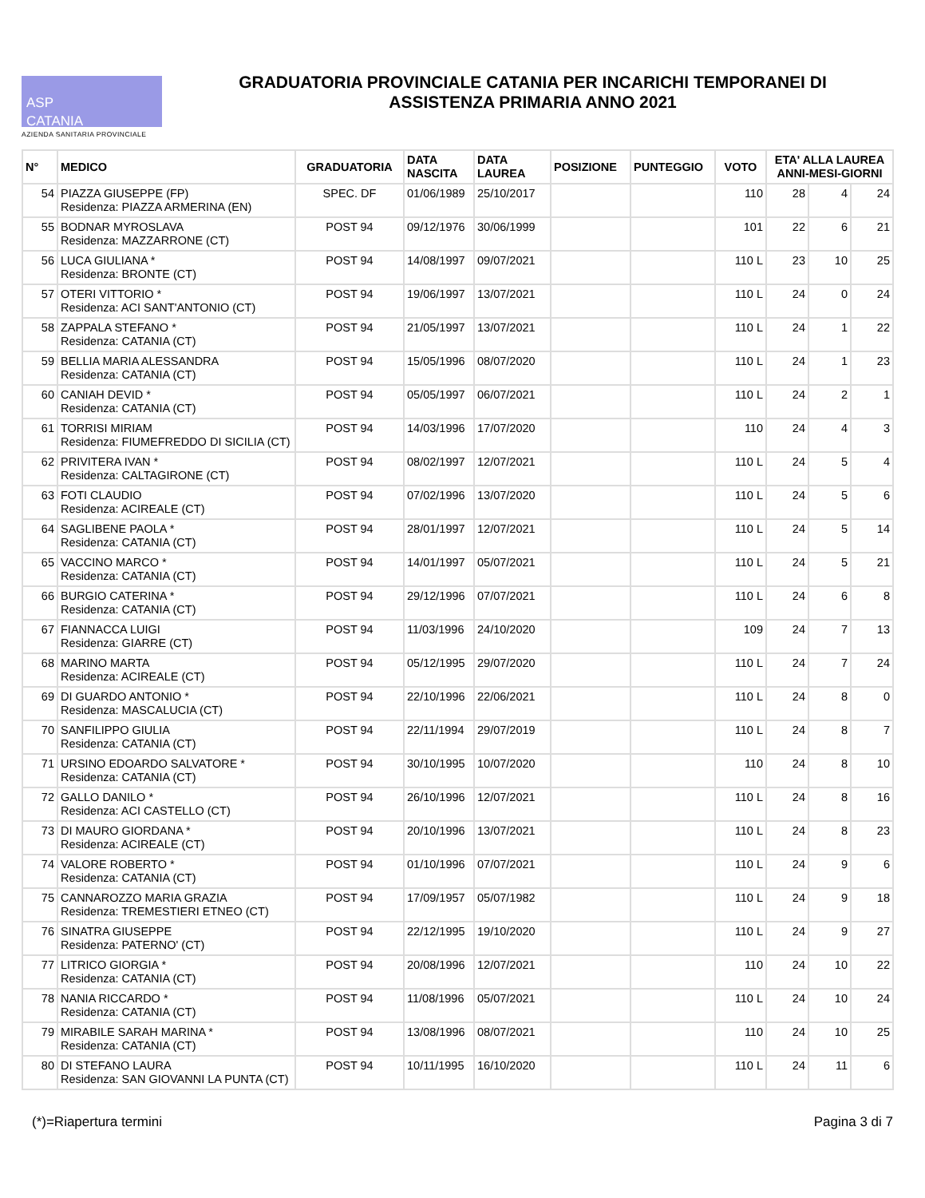ASP
CATANIA
AZIENDA SANITARIA PROVINCIALE
GRADUATORIA PROVINCIALE CATANIA PER INCARICHI TEMPORANEI DI
ASSISTENZA PRIMARIA ANNO 2021
| N° | MEDICO | GRADUATORIA | DATA NASCITA | DATA LAUREA | POSIZIONE | PUNTEGGIO | VOTO | ETA' ALLA LAUREA ANNI-MESI-GIORNI | | |
| --- | --- | --- | --- | --- | --- | --- | --- | --- | --- | --- |
| 54 | PIAZZA GIUSEPPE (FP) Residenza: PIAZZA ARMERINA (EN) | SPEC. DF | 01/06/1989 | 25/10/2017 | | | 110 | 28 | 4 | 24 |
| 55 | BODNAR MYROSLAVA Residenza: MAZZARRONE (CT) | POST 94 | 09/12/1976 | 30/06/1999 | | | 101 | 22 | 6 | 21 |
| 56 | LUCA GIULIANA * Residenza: BRONTE (CT) | POST 94 | 14/08/1997 | 09/07/2021 | | | 110 L | 23 | 10 | 25 |
| 57 | OTERI VITTORIO * Residenza: ACI SANT'ANTONIO (CT) | POST 94 | 19/06/1997 | 13/07/2021 | | | 110 L | 24 | 0 | 24 |
| 58 | ZAPPALA STEFANO * Residenza: CATANIA (CT) | POST 94 | 21/05/1997 | 13/07/2021 | | | 110 L | 24 | 1 | 22 |
| 59 | BELLIA MARIA ALESSANDRA Residenza: CATANIA (CT) | POST 94 | 15/05/1996 | 08/07/2020 | | | 110 L | 24 | 1 | 23 |
| 60 | CANIAH DEVID * Residenza: CATANIA (CT) | POST 94 | 05/05/1997 | 06/07/2021 | | | 110 L | 24 | 2 | 1 |
| 61 | TORRISI MIRIAM Residenza: FIUMEFREDDO DI SICILIA (CT) | POST 94 | 14/03/1996 | 17/07/2020 | | | 110 | 24 | 4 | 3 |
| 62 | PRIVITERA IVAN * Residenza: CALTAGIRONE (CT) | POST 94 | 08/02/1997 | 12/07/2021 | | | 110 L | 24 | 5 | 4 |
| 63 | FOTI CLAUDIO Residenza: ACIREALE (CT) | POST 94 | 07/02/1996 | 13/07/2020 | | | 110 L | 24 | 5 | 6 |
| 64 | SAGLIBENE PAOLA * Residenza: CATANIA (CT) | POST 94 | 28/01/1997 | 12/07/2021 | | | 110 L | 24 | 5 | 14 |
| 65 | VACCINO MARCO * Residenza: CATANIA (CT) | POST 94 | 14/01/1997 | 05/07/2021 | | | 110 L | 24 | 5 | 21 |
| 66 | BURGIO CATERINA * Residenza: CATANIA (CT) | POST 94 | 29/12/1996 | 07/07/2021 | | | 110 L | 24 | 6 | 8 |
| 67 | FIANNACCA LUIGI Residenza: GIARRE (CT) | POST 94 | 11/03/1996 | 24/10/2020 | | | 109 | 24 | 7 | 13 |
| 68 | MARINO MARTA Residenza: ACIREALE (CT) | POST 94 | 05/12/1995 | 29/07/2020 | | | 110 L | 24 | 7 | 24 |
| 69 | DI GUARDO ANTONIO * Residenza: MASCALUCIA (CT) | POST 94 | 22/10/1996 | 22/06/2021 | | | 110 L | 24 | 8 | 0 |
| 70 | SANFILIPPO GIULIA Residenza: CATANIA (CT) | POST 94 | 22/11/1994 | 29/07/2019 | | | 110 L | 24 | 8 | 7 |
| 71 | URSINO EDOARDO SALVATORE * Residenza: CATANIA (CT) | POST 94 | 30/10/1995 | 10/07/2020 | | | 110 | 24 | 8 | 10 |
| 72 | GALLO DANILO * Residenza: ACI CASTELLO (CT) | POST 94 | 26/10/1996 | 12/07/2021 | | | 110 L | 24 | 8 | 16 |
| 73 | DI MAURO GIORDANA * Residenza: ACIREALE (CT) | POST 94 | 20/10/1996 | 13/07/2021 | | | 110 L | 24 | 8 | 23 |
| 74 | VALORE ROBERTO * Residenza: CATANIA (CT) | POST 94 | 01/10/1996 | 07/07/2021 | | | 110 L | 24 | 9 | 6 |
| 75 | CANNAROZZO MARIA GRAZIA Residenza: TREMESTIERI ETNEO (CT) | POST 94 | 17/09/1957 | 05/07/1982 | | | 110 L | 24 | 9 | 18 |
| 76 | SINATRA GIUSEPPE Residenza: PATERNO' (CT) | POST 94 | 22/12/1995 | 19/10/2020 | | | 110 L | 24 | 9 | 27 |
| 77 | LITRICO GIORGIA * Residenza: CATANIA (CT) | POST 94 | 20/08/1996 | 12/07/2021 | | | 110 | 24 | 10 | 22 |
| 78 | NANIA RICCARDO * Residenza: CATANIA (CT) | POST 94 | 11/08/1996 | 05/07/2021 | | | 110 L | 24 | 10 | 24 |
| 79 | MIRABILE SARAH MARINA * Residenza: CATANIA (CT) | POST 94 | 13/08/1996 | 08/07/2021 | | | 110 | 24 | 10 | 25 |
| 80 | DI STEFANO LAURA Residenza: SAN GIOVANNI LA PUNTA (CT) | POST 94 | 10/11/1995 | 16/10/2020 | | | 110 L | 24 | 11 | 6 |
(*)=Riapertura termini Pagina 3 di 7